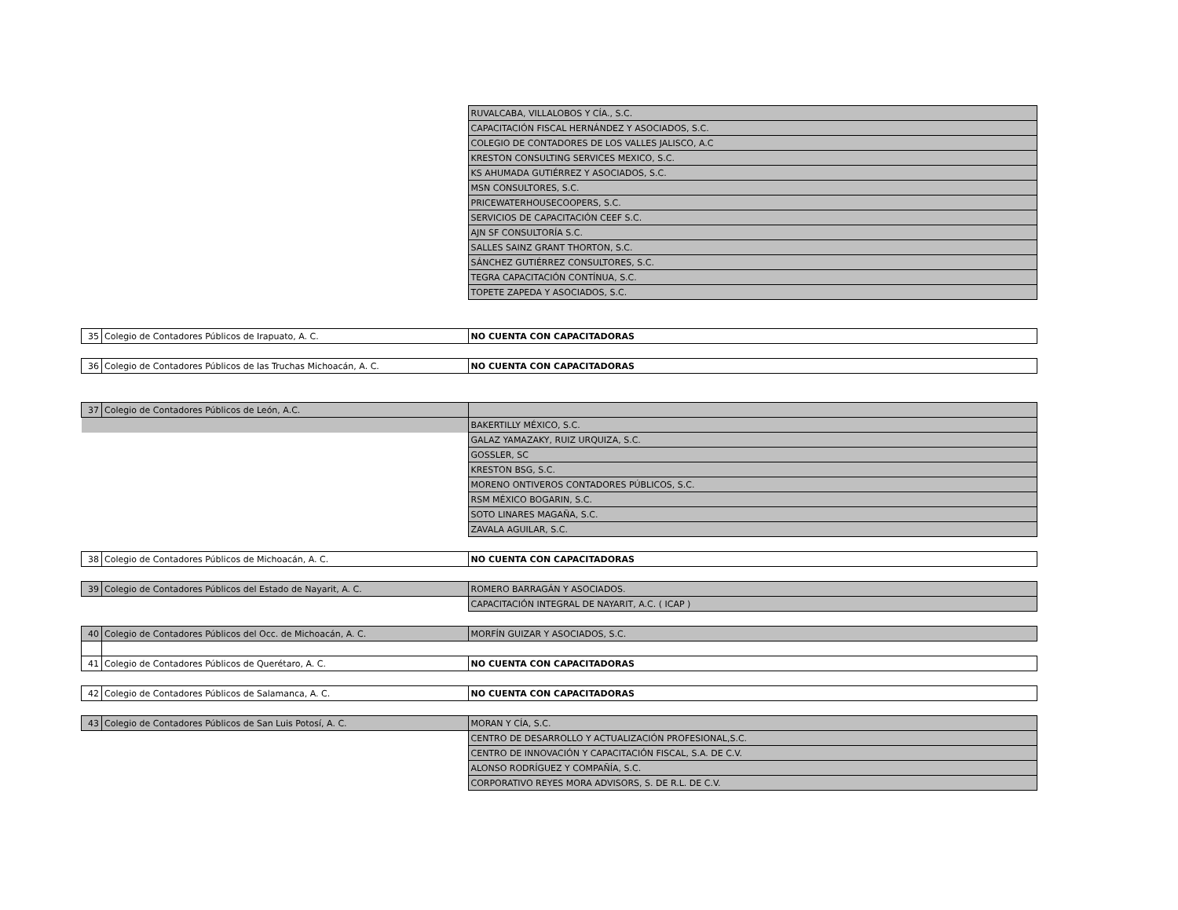| | | RUVALCABA, VILLALOBOS Y CÍA., S.C. |
| | | CAPACITACIÓN FISCAL HERNÁNDEZ Y ASOCIADOS, S.C. |
| | | COLEGIO DE CONTADORES DE LOS VALLES JALISCO, A.C |
| | | KRESTON CONSULTING SERVICES MEXICO, S.C. |
| | | KS AHUMADA GUTIÉRREZ Y ASOCIADOS, S.C. |
| | | MSN CONSULTORES, S.C. |
| | | PRICEWATERHOUSECOOPERS, S.C. |
| | | SERVICIOS DE CAPACITACIÓN CEEF S.C. |
| | | AJN SF CONSULTORÍA S.C. |
| | | SALLES SAINZ GRANT THORTON, S.C. |
| | | SÁNCHEZ GUTIÉRREZ CONSULTORES, S.C. |
| | | TEGRA CAPACITACIÓN CONTÍNUA, S.C. |
| | | TOPETE ZAPEDA Y ASOCIADOS, S.C. |
| 35 | Colegio de Contadores Públicos de Irapuato, A. C. | NO CUENTA CON CAPACITADORAS |
| 36 | Colegio de Contadores Públicos de las Truchas Michoacán, A. C. | NO CUENTA CON CAPACITADORAS |
| 37 | Colegio de Contadores Públicos de León, A.C. | |
| | | BAKERTILLY MÉXICO, S.C. |
| | | GALAZ YAMAZAKY, RUIZ URQUIZA, S.C. |
| | | GOSSLER, SC |
| | | KRESTON BSG, S.C. |
| | | MORENO ONTIVEROS CONTADORES PÚBLICOS, S.C. |
| | | RSM MÉXICO BOGARIN, S.C. |
| | | SOTO LINARES MAGAÑA, S.C. |
| | | ZAVALA AGUILAR, S.C. |
| 38 | Colegio de Contadores Públicos de Michoacán, A. C. | NO CUENTA CON CAPACITADORAS |
| 39 | Colegio de Contadores Públicos del Estado de Nayarit, A. C. | ROMERO BARRAGÁN Y ASOCIADOS. |
| | | CAPACITACIÓN INTEGRAL DE NAYARIT, A.C. ( ICAP ) |
| 40 | Colegio de Contadores Públicos del Occ. de Michoacán, A. C. | MORFÍN GUIZAR Y ASOCIADOS, S.C. |
| 41 | Colegio de Contadores Públicos de Querétaro, A. C. | NO CUENTA CON CAPACITADORAS |
| 42 | Colegio de Contadores Públicos de Salamanca, A. C. | NO CUENTA CON CAPACITADORAS |
| 43 | Colegio de Contadores Públicos de San Luis Potosí, A. C. | MORAN Y CÍA, S.C. |
| | | CENTRO DE DESARROLLO Y ACTUALIZACIÓN PROFESIONAL,S.C. |
| | | CENTRO DE INNOVACIÓN Y CAPACITACIÓN FISCAL, S.A. DE C.V. |
| | | ALONSO RODRÍGUEZ Y COMPAÑÍA, S.C. |
| | | CORPORATIVO REYES MORA ADVISORS, S. DE R.L. DE C.V. |